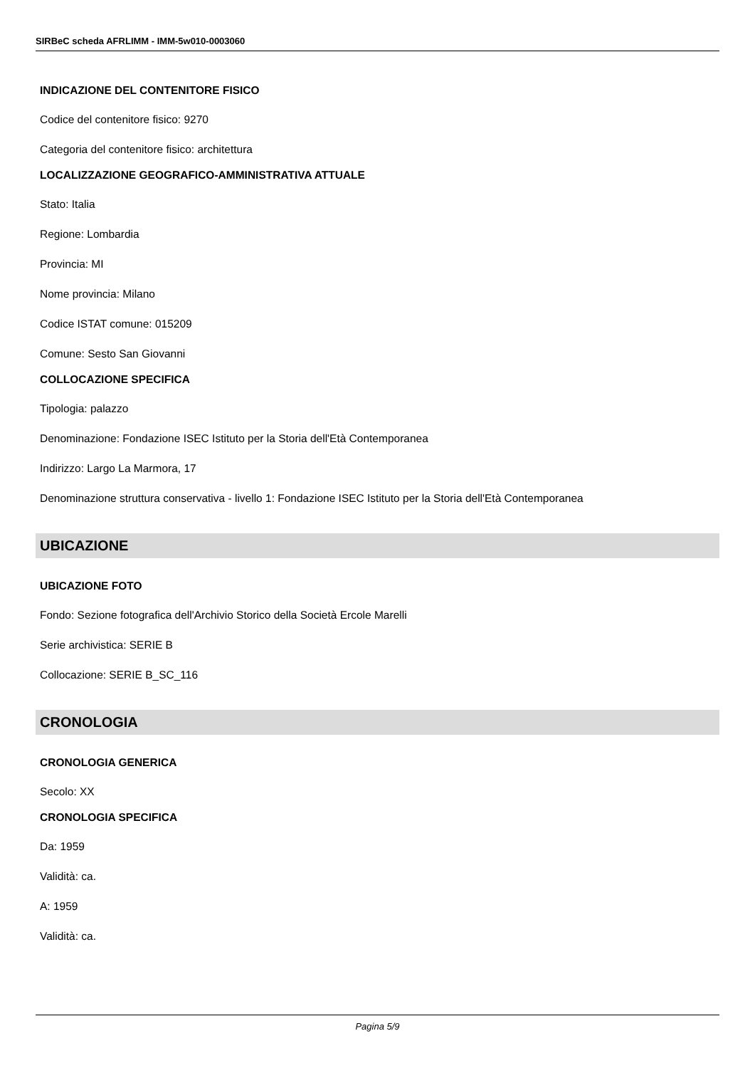SIRBeC scheda AFRLIMM - IMM-5w010-0003060
INDICAZIONE DEL CONTENITORE FISICO
Codice del contenitore fisico: 9270
Categoria del contenitore fisico: architettura
LOCALIZZAZIONE GEOGRAFICO-AMMINISTRATIVA ATTUALE
Stato: Italia
Regione: Lombardia
Provincia: MI
Nome provincia: Milano
Codice ISTAT comune: 015209
Comune: Sesto San Giovanni
COLLOCAZIONE SPECIFICA
Tipologia: palazzo
Denominazione: Fondazione ISEC Istituto per la Storia dell'Età Contemporanea
Indirizzo: Largo La Marmora, 17
Denominazione struttura conservativa - livello 1: Fondazione ISEC Istituto per la Storia dell'Età Contemporanea
UBICAZIONE
UBICAZIONE FOTO
Fondo: Sezione fotografica dell'Archivio Storico della Società Ercole Marelli
Serie archivistica: SERIE B
Collocazione: SERIE B_SC_116
CRONOLOGIA
CRONOLOGIA GENERICA
Secolo: XX
CRONOLOGIA SPECIFICA
Da: 1959
Validità: ca.
A: 1959
Validità: ca.
Pagina 5/9